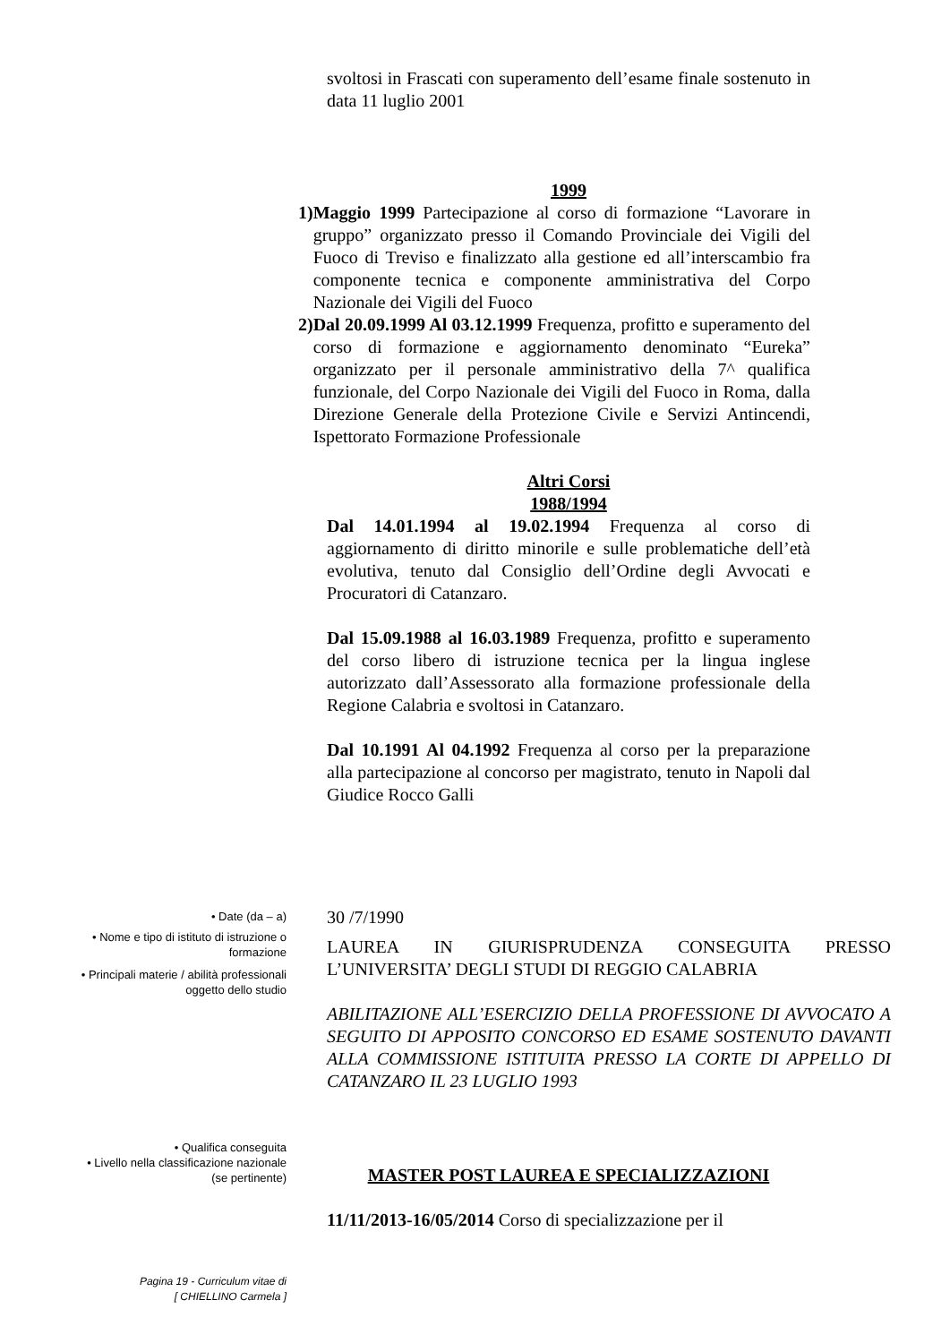svoltosi in Frascati con superamento dell’esame finale sostenuto in data 11 luglio 2001
1999
1) Maggio 1999 Partecipazione al corso di formazione “Lavorare in gruppo” organizzato presso il Comando Provinciale dei Vigili del Fuoco di Treviso e finalizzato alla gestione ed all’interscambio fra componente tecnica e componente amministrativa del Corpo Nazionale dei Vigili del Fuoco
2) Dal 20.09.1999 Al 03.12.1999 Frequenza, profitto e superamento del corso di formazione e aggiornamento denominato “Eureka” organizzato per il personale amministrativo della 7^ qualifica funzionale, del Corpo Nazionale dei Vigili del Fuoco in Roma, dalla Direzione Generale della Protezione Civile e Servizi Antincendi, Ispettorato Formazione Professionale
Altri Corsi
1988/1994
Dal 14.01.1994 al 19.02.1994 Frequenza al corso di aggiornamento di diritto minorile e sulle problematiche dell’età evolutiva, tenuto dal Consiglio dell’Ordine degli Avvocati e Procuratori di Catanzaro.
Dal 15.09.1988 al 16.03.1989 Frequenza, profitto e superamento del corso libero di istruzione tecnica per la lingua inglese autorizzato dall’Assessorato alla formazione professionale della Regione Calabria e svoltosi in Catanzaro.
Dal 10.1991 Al 04.1992 Frequenza al corso per la preparazione alla partecipazione al concorso per magistrato, tenuto in Napoli dal Giudice Rocco Galli
• Date (da – a)
• Nome e tipo di istituto di istruzione o formazione
• Principali materie / abilità professionali oggetto dello studio
• Qualifica conseguita
• Livello nella classificazione nazionale (se pertinente)
30 /7/1990
LAUREA IN GIURISPRUDENZA CONSEGUITA PRESSO L’UNIVERSITA’ DEGLI STUDI DI REGGIO CALABRIA
ABILITAZIONE ALL’ESERCIZIO DELLA PROFESSIONE DI AVVOCATO A SEGUITO DI APPOSITO CONCORSO ED ESAME SOSTENUTO DAVANTI ALLA COMMISSIONE ISTITUITA PRESSO LA CORTE DI APPELLO DI CATANZARO IL 23 LUGLIO 1993
MASTER POST LAUREA E SPECIALIZZAZIONI
11/11/2013-16/05/2014 Corso di specializzazione per il
Pagina 19 - Curriculum vitae di
[ CHIELLINO Carmela ]